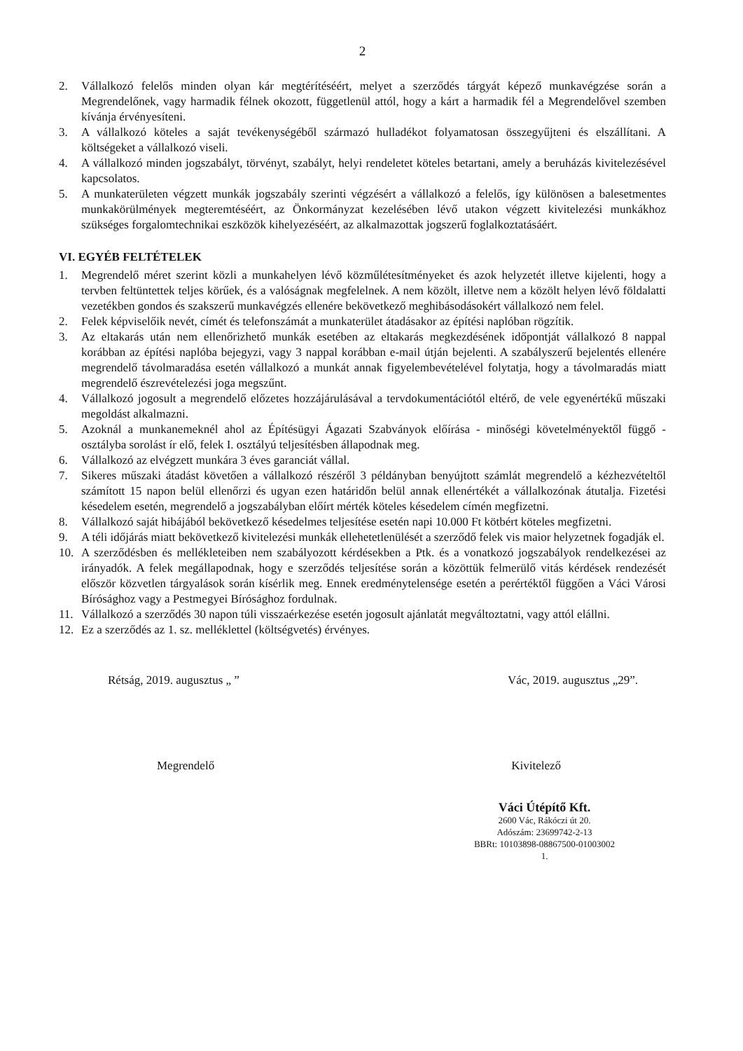2
2. Vállalkozó felelős minden olyan kár megtérítéséért, melyet a szerződés tárgyát képező munkavégzése során a Megrendelőnek, vagy harmadik félnek okozott, függetlenül attól, hogy a kárt a harmadik fél a Megrendelővel szemben kívánja érvényesíteni.
3. A vállalkozó köteles a saját tevékenységéből származó hulladékot folyamatosan összegyűjteni és elszállítani. A költségeket a vállalkozó viseli.
4. A vállalkozó minden jogszabályt, törvényt, szabályt, helyi rendeletet köteles betartani, amely a beruházás kivitelezésével kapcsolatos.
5. A munkaterületen végzett munkák jogszabály szerinti végzésért a vállalkozó a felelős, így különösen a balesetmentes munkakörülmények megteremtéséért, az Önkormányzat kezelésében lévő utakon végzett kivitelezési munkákhoz szükséges forgalomtechnikai eszközök kihelyezéséért, az alkalmazottak jogszerű foglalkoztatásáért.
VI. EGYÉB FELTÉTELEK
1. Megrendelő méret szerint közli a munkahelyen lévő közműlétesítményeket és azok helyzetét illetve kijelenti, hogy a tervben feltüntettek teljes körűek, és a valóságnak megfelelnek. A nem közölt, illetve nem a közölt helyen lévő földalatti vezetékben gondos és szakszerű munkavégzés ellenére bekövetkező meghibásodásokért vállalkozó nem felel.
2. Felek képviselőik nevét, címét és telefonszámát a munkaterület átadásakor az építési naplóban rögzítik.
3. Az eltakarás után nem ellenőrizhető munkák esetében az eltakarás megkezdésének időpontját vállalkozó 8 nappal korábban az építési naplóba bejegyzi, vagy 3 nappal korábban e-mail útján bejelenti. A szabályszerű bejelentés ellenére megrendelő távolmaradása esetén vállalkozó a munkát annak figyelembevételével folytatja, hogy a távolmaradás miatt megrendelő észrevételezési joga megszűnt.
4. Vállalkozó jogosult a megrendelő előzetes hozzájárulásával a tervdokumentációtól eltérő, de vele egyenértékű műszaki megoldást alkalmazni.
5. Azoknál a munkanemeknél ahol az Építésügyi Ágazati Szabványok előírása - minőségi követelményektől függő - osztályba sorolást ír elő, felek I. osztályú teljesítésben állapodnak meg.
6. Vállalkozó az elvégzett munkára 3 éves garanciát vállal.
7. Sikeres műszaki átadást követően a vállalkozó részéről 3 példányban benyújtott számlát megrendelő a kézhezvételtől számított 15 napon belül ellenőrzi és ugyan ezen határidőn belül annak ellenértékét a vállalkozónak átutalja. Fizetési késedelem esetén, megrendelő a jogszabályban előírt mérték köteles késedelem címén megfizetni.
8. Vállalkozó saját hibájából bekövetkező késedelmes teljesítése esetén napi 10.000 Ft kötbért köteles megfizetni.
9. A téli időjárás miatt bekövetkező kivitelezési munkák ellehetetlenülését a szerződő felek vis maior helyzetnek fogadják el.
10. A szerződésben és mellékleteiben nem szabályozott kérdésekben a Ptk. és a vonatkozó jogszabályok rendelkezései az irányadók. A felek megállapodnak, hogy e szerződés teljesítése során a közöttük felmerülő vitás kérdések rendezését először közvetlen tárgyalások során kísérlik meg. Ennek eredménytelensége esetén a perértéktől függően a Váci Városi Bírósághoz vagy a Pestmegyei Bírósághoz fordulnak.
11. Vállalkozó a szerződés 30 napon túli visszaérkezése esetén jogosult ajánlatát megváltoztatni, vagy attól elállni.
12. Ez a szerződés az 1. sz. melléklettel (költségvetés) érvényes.
Rétság, 2019. augusztus „ ” Vác, 2019. augusztus „29”.
Megrendelő Kivitelező
Váci Útépítő Kft.
2600 Vác, Rákóczi út 20.
Adószám: 23699742-2-13
BBRt: 10103898-08867500-01003002
1.